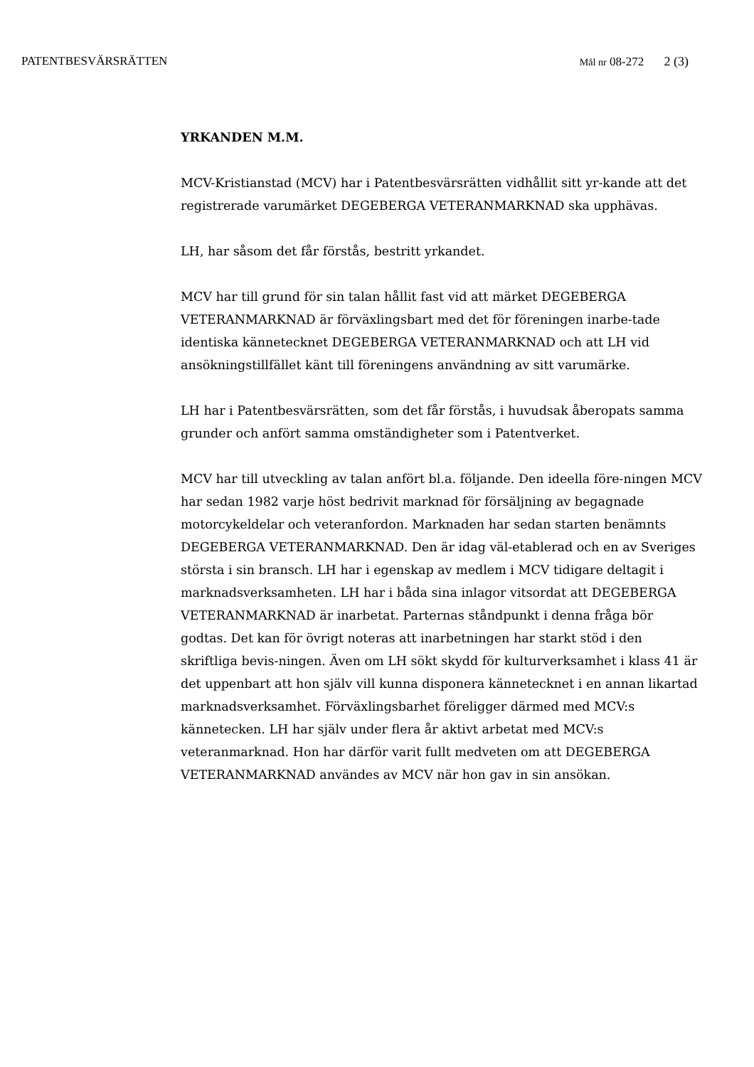PATENTBESVÄRSRÄTTEN
Mål nr 08-272 2 (3)
YRKANDEN M.M.
MCV-Kristianstad (MCV) har i Patentbesvärsrätten vidhållit sitt yr-kande att det registrerade varumärket DEGEBERGA VETERANMARKNAD ska upphävas.
LH, har såsom det får förstås, bestritt yrkandet.
MCV har till grund för sin talan hållit fast vid att märket DEGEBERGA VETERANMARKNAD är förväxlingsbart med det för föreningen inarbe-tade identiska kännetecknet DEGEBERGA VETERANMARKNAD och att LH vid ansökningstillfället känt till föreningens användning av sitt varumärke.
LH har i Patentbesvärsrätten, som det får förstås, i huvudsak åberopats samma grunder och anfört samma omständigheter som i Patentverket.
MCV har till utveckling av talan anfört bl.a. följande. Den ideella före-ningen MCV har sedan 1982 varje höst bedrivit marknad för försäljning av begagnade motorcykeldelar och veteranfordon. Marknaden har sedan starten benämnts DEGEBERGA VETERANMARKNAD. Den är idag väl-etablerad och en av Sveriges största i sin bransch. LH har i egenskap av medlem i MCV tidigare deltagit i marknadsverksamheten. LH har i båda sina inlagor vitsordat att DEGEBERGA VETERANMARKNAD är inarbetat. Parternas ståndpunkt i denna fråga bör godtas. Det kan för övrigt noteras att inarbetningen har starkt stöd i den skriftliga bevis-ningen. Även om LH sökt skydd för kulturverksamhet i klass 41 är det uppenbart att hon själv vill kunna disponera kännetecknet i en annan likartad marknadsverksamhet. Förväxlingsbarhet föreligger därmed med MCV:s kännetecken. LH har själv under flera år aktivt arbetat med MCV:s veteranmarknad. Hon har därför varit fullt medveten om att DEGEBERGA VETERANMARKNAD användes av MCV när hon gav in sin ansökan.